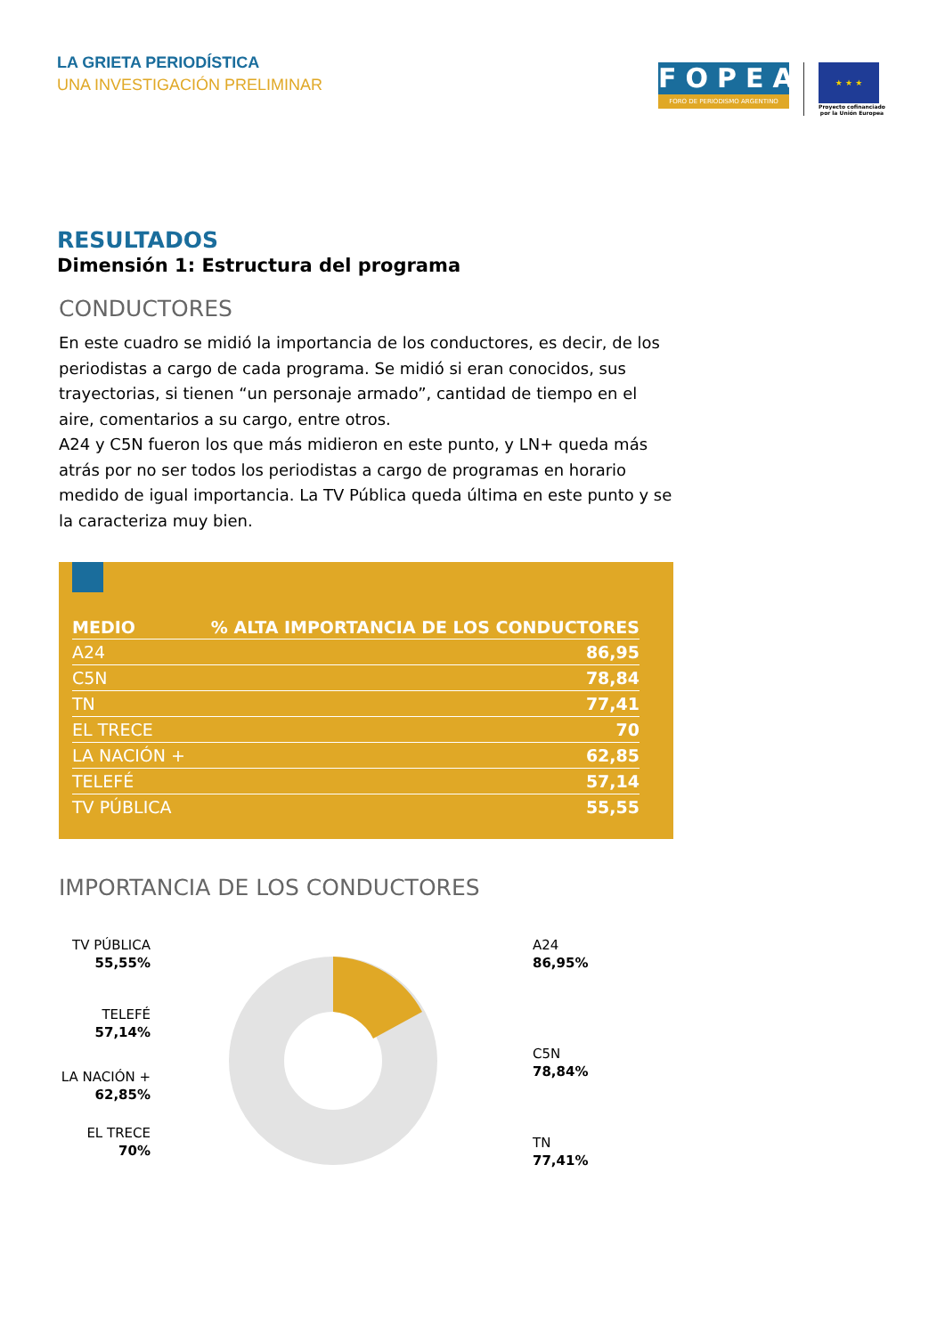LA GRIETA PERIODÍSTICA
UNA INVESTIGACIÓN PRELIMINAR
FOPEA
FORO DE PERIODISMO ARGENTINO
★ ★ ★
Proyecto cofinanciado
por la Unión Europea
RESULTADOS
Dimensión 1: Estructura del programa
CONDUCTORES
En este cuadro se midió la importancia de los conductores, es decir, de los periodistas a cargo de cada programa. Se midió si eran conocidos, sus trayectorias, si tienen “un personaje armado”, cantidad de tiempo en el aire, comentarios a su cargo, entre otros.
A24 y C5N fueron los que más midieron en este punto, y LN+ queda más atrás por no ser todos los periodistas a cargo de programas en horario medido de igual importancia. La TV Pública queda última en este punto y se la caracteriza muy bien.
| MEDIO | % ALTA IMPORTANCIA DE LOS CONDUCTORES |
| --- | --- |
| A24 | 86,95 |
| C5N | 78,84 |
| TN | 77,41 |
| EL TRECE | 70 |
| LA NACIÓN + | 62,85 |
| TELEFÉ | 57,14 |
| TV PÚBLICA | 55,55 |
IMPORTANCIA DE LOS CONDUCTORES
TV PÚBLICA
55,55%
TELEFÉ
57,14%
LA NACIÓN +
62,85%
EL TRECE
70%
A24
86,95%
C5N
78,84%
TN
77,41%